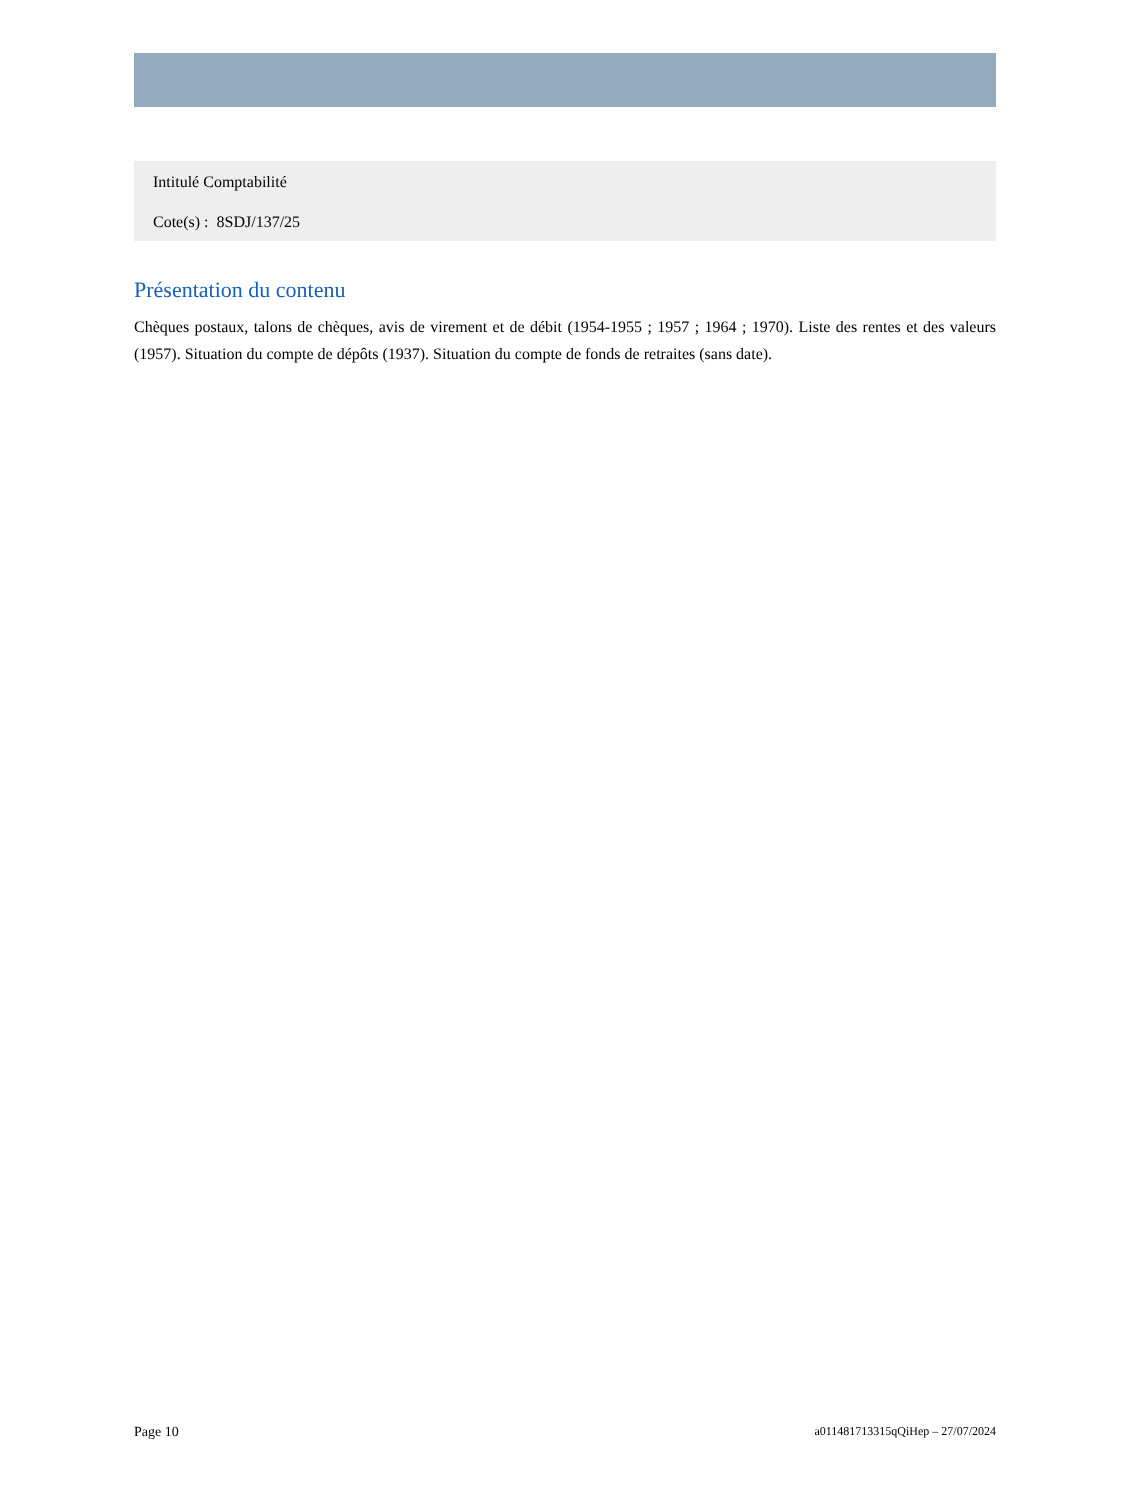Intitulé Comptabilité
Cote(s) : 8SDJ/137/25
Présentation du contenu
Chèques postaux, talons de chèques, avis de virement et de débit (1954-1955 ; 1957 ; 1964 ; 1970). Liste des rentes et des valeurs (1957). Situation du compte de dépôts (1937). Situation du compte de fonds de retraites (sans date).
Page 10 a011481713315qQiHep – 27/07/2024